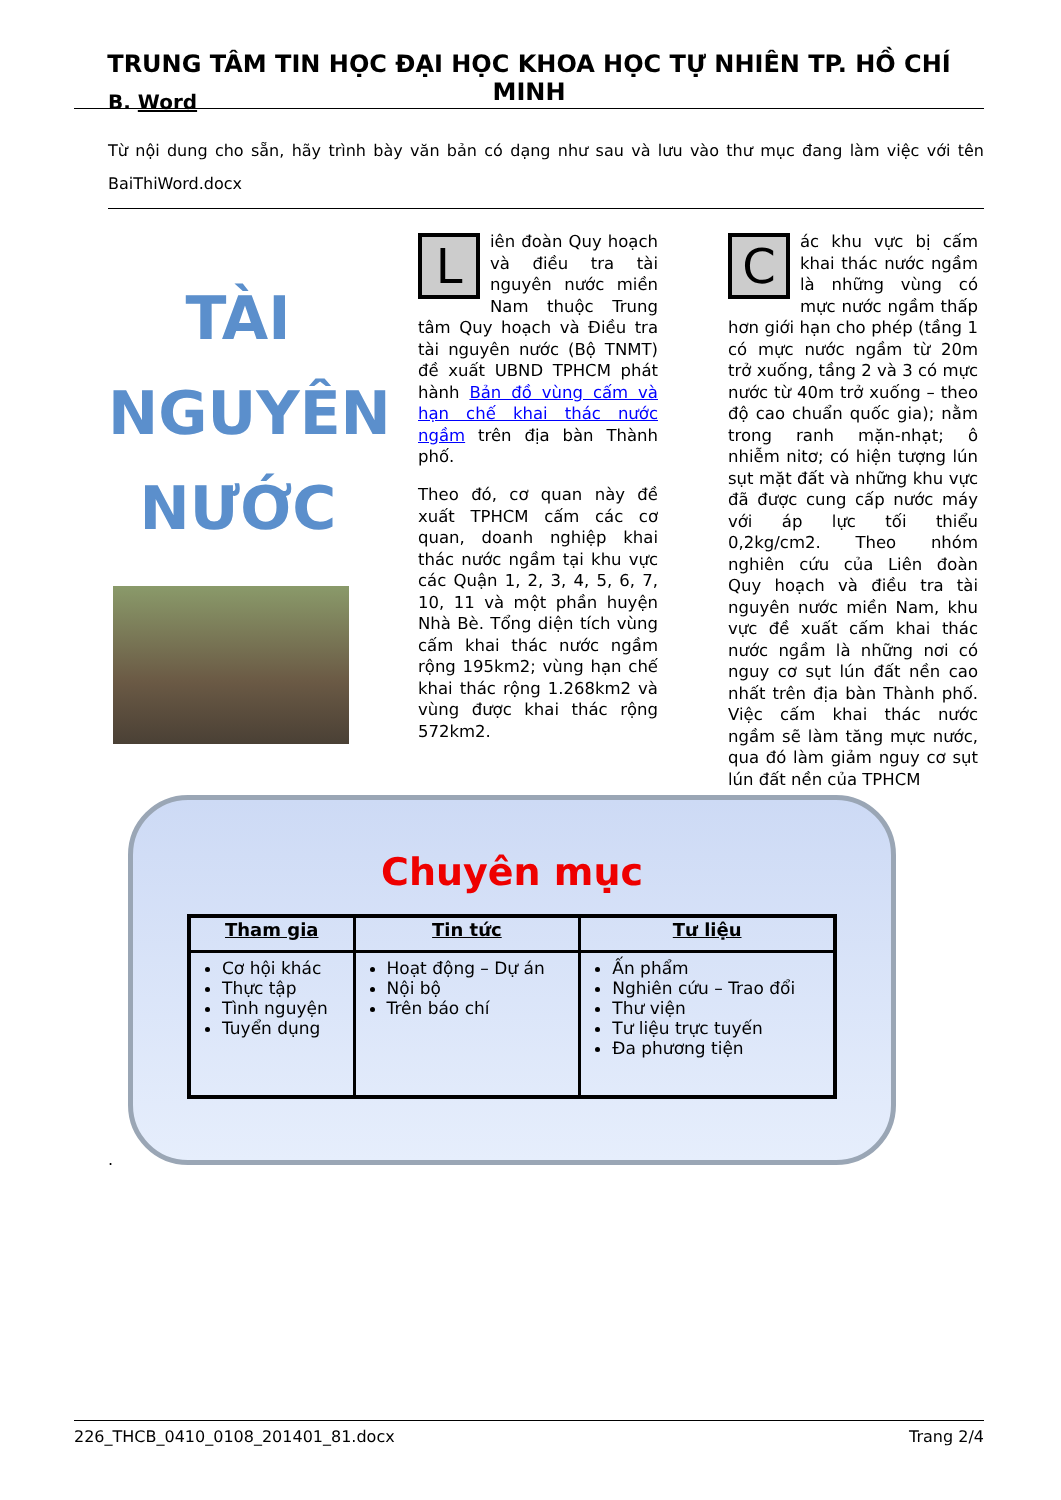TRUNG TÂM TIN HỌC ĐẠI HỌC KHOA HỌC TỰ NHIÊN TP. HỒ CHÍ MINH
B. Word
Từ nội dung cho sẵn, hãy trình bày văn bản có dạng như sau và lưu vào thư mục đang làm việc với tên BaiThiWord.docx
TÀI
NGUYÊN
NƯỚC
Liên đoàn Quy hoạch và điều tra tài nguyên nước miền Nam thuộc Trung tâm Quy hoạch và Điều tra tài nguyên nước (Bộ TNMT) đề xuất UBND TPHCM phát hành Bản đồ vùng cấm và hạn chế khai thác nước ngầm trên địa bàn Thành phố.
Theo đó, cơ quan này đề xuất TPHCM cấm các cơ quan, doanh nghiệp khai thác nước ngầm tại khu vực các Quận 1, 2, 3, 4, 5, 6, 7, 10, 11 và một phần huyện Nhà Bè. Tổng diện tích vùng cấm khai thác nước ngầm rộng 195km2; vùng hạn chế khai thác rộng 1.268km2 và vùng được khai thác rộng 572km2.
Các khu vực bị cấm khai thác nước ngầm là những vùng có mực nước ngầm thấp hơn giới hạn cho phép (tầng 1 có mực nước ngầm từ 20m trở xuống, tầng 2 và 3 có mực nước từ 40m trở xuống – theo độ cao chuẩn quốc gia); nằm trong ranh mặn-nhạt; ô nhiễm nitơ; có hiện tượng lún sụt mặt đất và những khu vực đã được cung cấp nước máy với áp lực tối thiểu 0,2kg/cm2. Theo nhóm nghiên cứu của Liên đoàn Quy hoạch và điều tra tài nguyên nước miền Nam, khu vực đề xuất cấm khai thác nước ngầm là những nơi có nguy cơ sụt lún đất nền cao nhất trên địa bàn Thành phố. Việc cấm khai thác nước ngầm sẽ làm tăng mực nước, qua đó làm giảm nguy cơ sụt lún đất nền của TPHCM
Chuyên mục
| Tham gia | Tin tức | Tư liệu |
| --- | --- | --- |
| Cơ hội khác Thực tập Tình nguyện Tuyển dụng | Hoạt động – Dự án Nội bộ Trên báo chí | Ấn phẩm Nghiên cứu – Trao đổi Thư viện Tư liệu trực tuyến Đa phương tiện |
.
226_THCB_0410_0108_201401_81.docx Trang 2/4